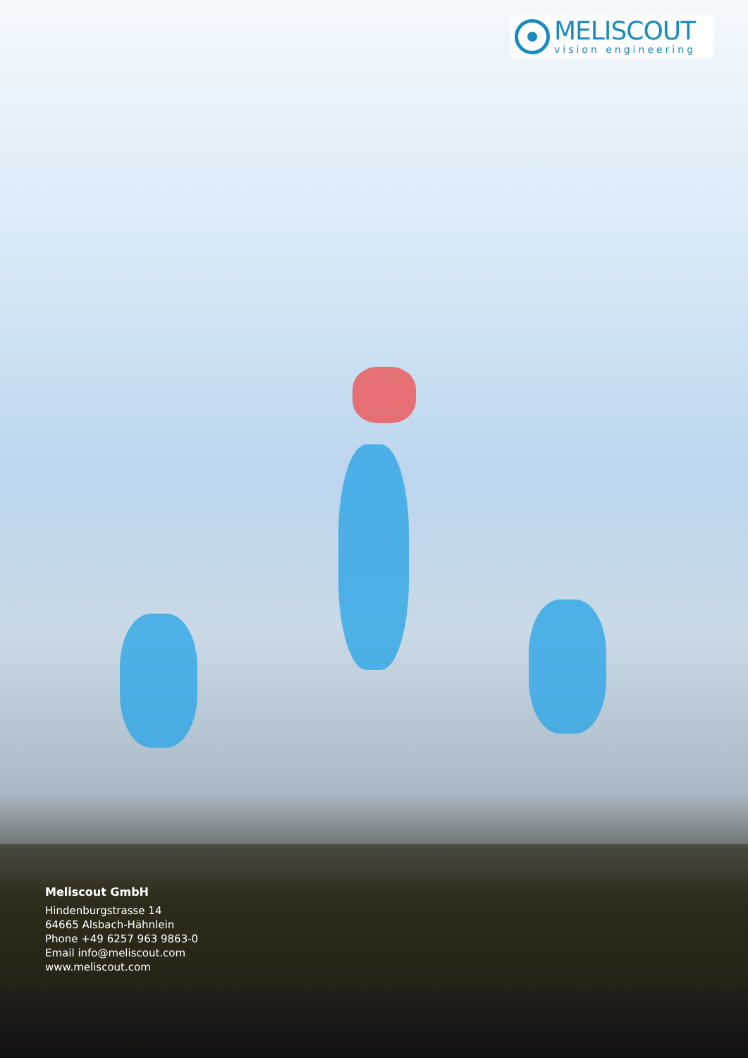MELISCOUT
vision engineering
Meliscout GmbH
Hindenburgstrasse 14
64665 Alsbach-Hähnlein
Phone +49 6257 963 9863-0
Email info@meliscout.com
www.meliscout.com